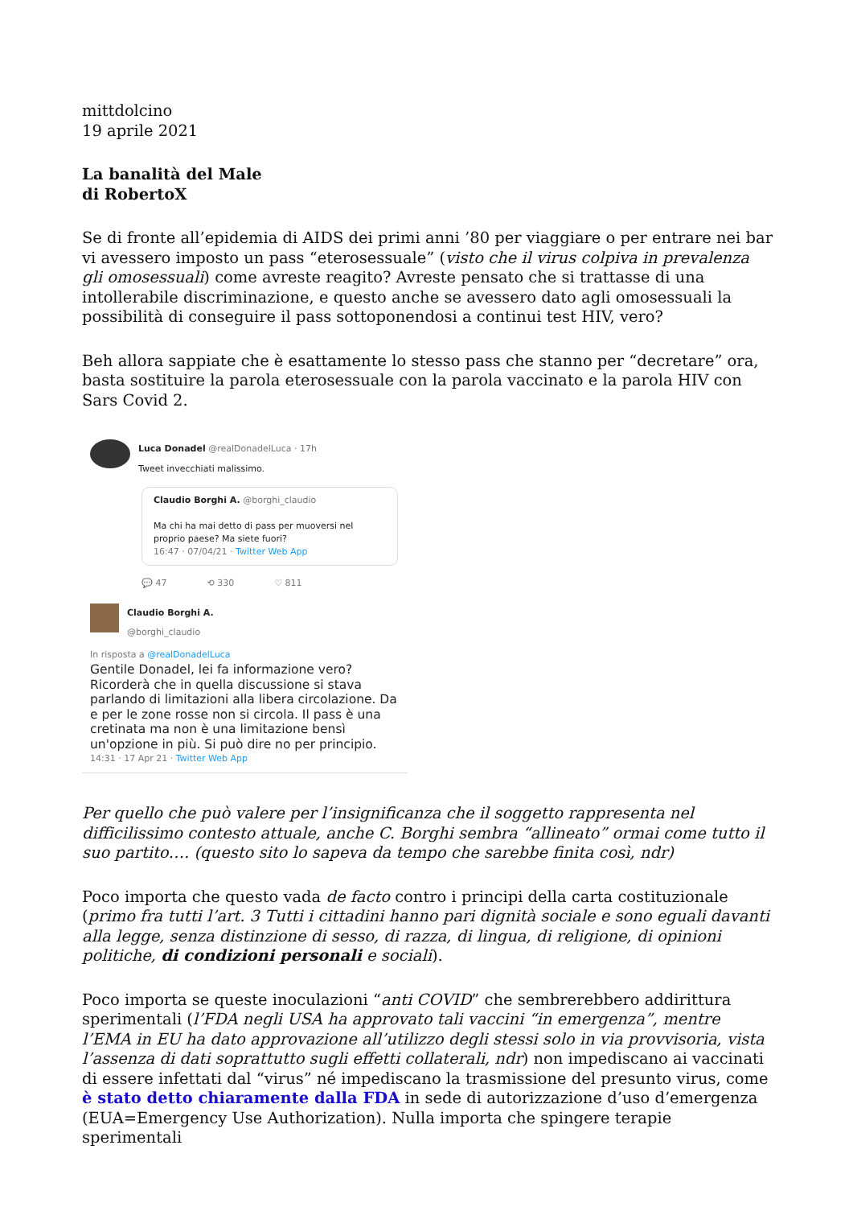mittdolcino
19 aprile 2021
La banalità del Male
di RobertoX
Se di fronte all’epidemia di AIDS dei primi anni ’80 per viaggiare o per entrare nei bar vi avessero imposto un pass “eterosessuale” (visto che il virus colpiva in prevalenza gli omosessuali) come avreste reagito? Avreste pensato che si trattasse di una intollerabile discriminazione, e questo anche se avessero dato agli omosessuali la possibilità di conseguire il pass sottoponendosi a continui test HIV, vero?
Beh allora sappiate che è esattamente lo stesso pass che stanno per “decretare” ora, basta sostituire la parola eterosessuale con la parola vaccinato e la parola HIV con Sars Covid 2.
Luca Donadel @realDonadelLuca · 17h
Tweet invecchiati malissimo.
Claudio Borghi A. @borghi_claudio
Ma chi ha mai detto di pass per muoversi nel proprio paese? Ma siete fuori?
16:47 · 07/04/21 · Twitter Web App
💬 47 ⟲ 330 ♡ 811
Claudio Borghi A.
@borghi_claudio
In risposta a @realDonadelLuca
Gentile Donadel, lei fa informazione vero? Ricorderà che in quella discussione si stava parlando di limitazioni alla libera circolazione. Da e per le zone rosse non si circola. Il pass è una cretinata ma non è una limitazione bensì un'opzione in più. Si può dire no per principio.
14:31 · 17 Apr 21 · Twitter Web App
Per quello che può valere per l’insignificanza che il soggetto rappresenta nel difficilissimo contesto attuale, anche C. Borghi sembra “allineato” ormai come tutto il suo partito…. (questo sito lo sapeva da tempo che sarebbe finita così, ndr)
Poco importa che questo vada de facto contro i principi della carta costituzionale (primo fra tutti l’art. 3 Tutti i cittadini hanno pari dignità sociale e sono eguali davanti alla legge, senza distinzione di sesso, di razza, di lingua, di religione, di opinioni politiche, di condizioni personali e sociali).
Poco importa se queste inoculazioni “anti COVID” che sembrerebbero addirittura sperimentali (l’FDA negli USA ha approvato tali vaccini “in emergenza”, mentre l’EMA in EU ha dato approvazione all’utilizzo degli stessi solo in via provvisoria, vista l’assenza di dati soprattutto sugli effetti collaterali, ndr) non impediscano ai vaccinati di essere infettati dal “virus” né impediscano la trasmissione del presunto virus, come è stato detto chiaramente dalla FDA in sede di autorizzazione d’uso d’emergenza (EUA=Emergency Use Authorization). Nulla importa che spingere terapie sperimentali